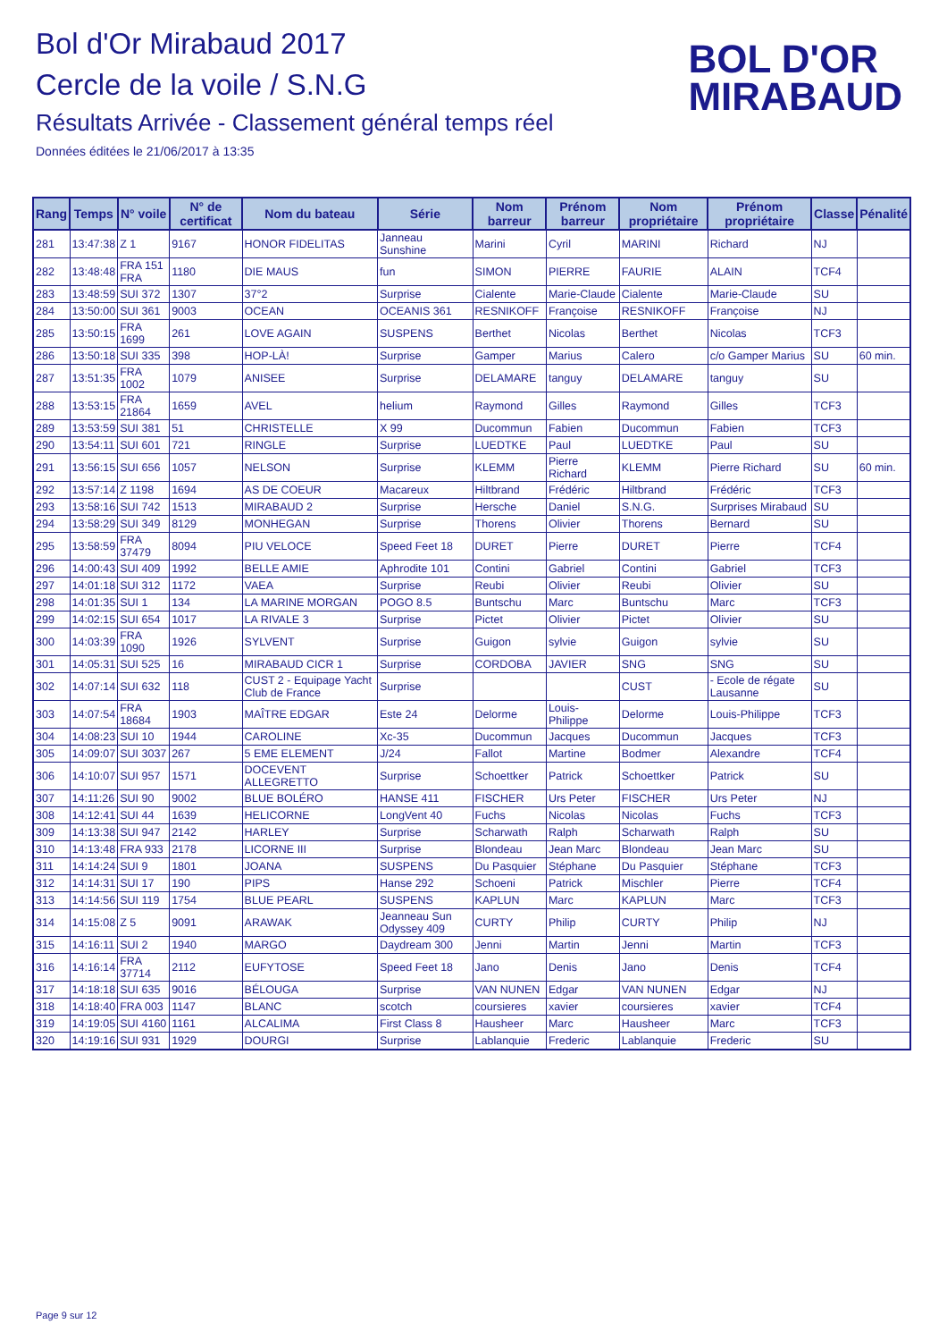Bol d'Or Mirabaud 2017
Cercle de la voile / S.N.G
Résultats Arrivée - Classement général temps réel
Données éditées le 21/06/2017 à 13:35
BOL D'OR
MIRABAUD
| Rang | Temps | N° voile | N° de certificat | Nom du bateau | Série | Nom barreur | Prénom barreur | Nom propriétaire | Prénom propriétaire | Classe | Pénalité |
| --- | --- | --- | --- | --- | --- | --- | --- | --- | --- | --- | --- |
| 281 | 13:47:38 | Z 1 | 9167 | HONOR FIDELITAS | Janneau Sunshine | Marini | Cyril | MARINI | Richard | NJ | |
| 282 | 13:48:48 | FRA 151 FRA | 1180 | DIE MAUS | fun | SIMON | PIERRE | FAURIE | ALAIN | TCF4 | |
| 283 | 13:48:59 | SUI 372 | 1307 | 37°2 | Surprise | Cialente | Marie-Claude | Cialente | Marie-Claude | SU | |
| 284 | 13:50:00 | SUI 361 | 9003 | OCEAN | OCEANIS 361 | RESNIKOFF | Françoise | RESNIKOFF | Françoise | NJ | |
| 285 | 13:50:15 | FRA 1699 | 261 | LOVE AGAIN | SUSPENS | Berthet | Nicolas | Berthet | Nicolas | TCF3 | |
| 286 | 13:50:18 | SUI 335 | 398 | HOP-LÀ! | Surprise | Gamper | Marius | Calero | c/o Gamper Marius | SU | 60 min. |
| 287 | 13:51:35 | FRA 1002 | 1079 | ANISEE | Surprise | DELAMARE | tanguy | DELAMARE | tanguy | SU | |
| 288 | 13:53:15 | FRA 21864 | 1659 | AVEL | helium | Raymond | Gilles | Raymond | Gilles | TCF3 | |
| 289 | 13:53:59 | SUI 381 | 51 | CHRISTELLE | X 99 | Ducommun | Fabien | Ducommun | Fabien | TCF3 | |
| 290 | 13:54:11 | SUI 601 | 721 | RINGLE | Surprise | LUEDTKE | Paul | LUEDTKE | Paul | SU | |
| 291 | 13:56:15 | SUI 656 | 1057 | NELSON | Surprise | KLEMM | Pierre Richard | KLEMM | Pierre Richard | SU | 60 min. |
| 292 | 13:57:14 | Z 1198 | 1694 | AS DE COEUR | Macareux | Hiltbrand | Frédéric | Hiltbrand | Frédéric | TCF3 | |
| 293 | 13:58:16 | SUI 742 | 1513 | MIRABAUD 2 | Surprise | Hersche | Daniel | S.N.G. | Surprises Mirabaud | SU | |
| 294 | 13:58:29 | SUI 349 | 8129 | MONHEGAN | Surprise | Thorens | Olivier | Thorens | Bernard | SU | |
| 295 | 13:58:59 | FRA 37479 | 8094 | PIU VELOCE | Speed Feet 18 | DURET | Pierre | DURET | Pierre | TCF4 | |
| 296 | 14:00:43 | SUI 409 | 1992 | BELLE AMIE | Aphrodite 101 | Contini | Gabriel | Contini | Gabriel | TCF3 | |
| 297 | 14:01:18 | SUI 312 | 1172 | VAEA | Surprise | Reubi | Olivier | Reubi | Olivier | SU | |
| 298 | 14:01:35 | SUI 1 | 134 | LA MARINE MORGAN | POGO 8.5 | Buntschu | Marc | Buntschu | Marc | TCF3 | |
| 299 | 14:02:15 | SUI 654 | 1017 | LA RIVALE 3 | Surprise | Pictet | Olivier | Pictet | Olivier | SU | |
| 300 | 14:03:39 | FRA 1090 | 1926 | SYLVENT | Surprise | Guigon | sylvie | Guigon | sylvie | SU | |
| 301 | 14:05:31 | SUI 525 | 16 | MIRABAUD CICR 1 | Surprise | CORDOBA | JAVIER | SNG | SNG | SU | |
| 302 | 14:07:14 | SUI 632 | 118 | CUST 2 - Equipage Yacht Club de France | Surprise | | | CUST | - Ecole de régate Lausanne | SU | |
| 303 | 14:07:54 | FRA 18684 | 1903 | MAÎTRE EDGAR | Este 24 | Delorme | Louis-Philippe | Delorme | Louis-Philippe | TCF3 | |
| 304 | 14:08:23 | SUI 10 | 1944 | CAROLINE | Xc-35 | Ducommun | Jacques | Ducommun | Jacques | TCF3 | |
| 305 | 14:09:07 | SUI 3037 | 267 | 5 EME ELEMENT | J/24 | Fallot | Martine | Bodmer | Alexandre | TCF4 | |
| 306 | 14:10:07 | SUI 957 | 1571 | DOCEVENT ALLEGRETTO | Surprise | Schoettker | Patrick | Schoettker | Patrick | SU | |
| 307 | 14:11:26 | SUI 90 | 9002 | BLUE BOLÉRO | HANSE 411 | FISCHER | Urs Peter | FISCHER | Urs Peter | NJ | |
| 308 | 14:12:41 | SUI 44 | 1639 | HELICORNE | LongVent 40 | Fuchs | Nicolas | Nicolas | Fuchs | TCF3 | |
| 309 | 14:13:38 | SUI 947 | 2142 | HARLEY | Surprise | Scharwath | Ralph | Scharwath | Ralph | SU | |
| 310 | 14:13:48 | FRA 933 | 2178 | LICORNE III | Surprise | Blondeau | Jean Marc | Blondeau | Jean Marc | SU | |
| 311 | 14:14:24 | SUI 9 | 1801 | JOANA | SUSPENS | Du Pasquier | Stéphane | Du Pasquier | Stéphane | TCF3 | |
| 312 | 14:14:31 | SUI 17 | 190 | PIPS | Hanse 292 | Schoeni | Patrick | Mischler | Pierre | TCF4 | |
| 313 | 14:14:56 | SUI 119 | 1754 | BLUE PEARL | SUSPENS | KAPLUN | Marc | KAPLUN | Marc | TCF3 | |
| 314 | 14:15:08 | Z 5 | 9091 | ARAWAK | Jeanneau Sun Odyssey 409 | CURTY | Philip | CURTY | Philip | NJ | |
| 315 | 14:16:11 | SUI 2 | 1940 | MARGO | Daydream 300 | Jenni | Martin | Jenni | Martin | TCF3 | |
| 316 | 14:16:14 | FRA 37714 | 2112 | EUFYTOSE | Speed Feet 18 | Jano | Denis | Jano | Denis | TCF4 | |
| 317 | 14:18:18 | SUI 635 | 9016 | BÉLOUGA | Surprise | VAN NUNEN | Edgar | VAN NUNEN | Edgar | NJ | |
| 318 | 14:18:40 | FRA 003 | 1147 | BLANC | scotch | coursieres | xavier | coursieres | xavier | TCF4 | |
| 319 | 14:19:05 | SUI 4160 | 1161 | ALCALIMA | First Class 8 | Hausheer | Marc | Hausheer | Marc | TCF3 | |
| 320 | 14:19:16 | SUI 931 | 1929 | DOURGI | Surprise | Lablanquie | Frederic | Lablanquie | Frederic | SU | |
Page 9 sur 12